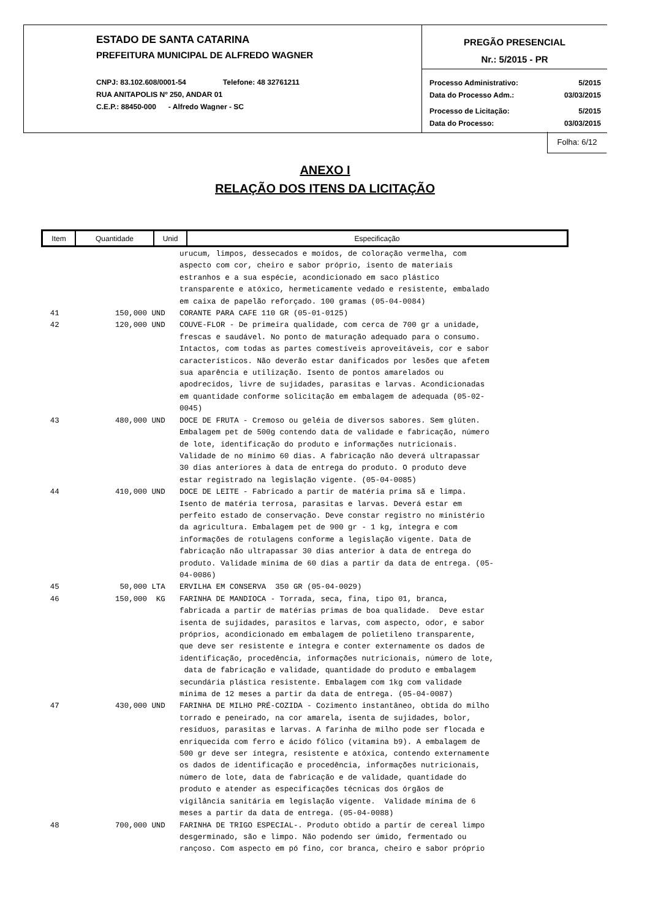ESTADO DE SANTA CATARINA
PREFEITURA MUNICIPAL DE ALFREDO WAGNER
CNPJ: 83.102.608/0001-54 Telefone: 48 32761211
RUA ANITAPOLIS Nº 250, ANDAR 01
C.E.P.: 88450-000 - Alfredo Wagner - SC
PREGÃO PRESENCIAL
Nr.: 5/2015 - PR
Processo Administrativo: 5/2015
Data do Processo Adm.: 03/03/2015
Processo de Licitação: 5/2015
Data do Processo: 03/03/2015
Folha: 6/12
ANEXO I
RELAÇÃO DOS ITENS DA LICITAÇÃO
| Item | Quantidade | Unid | Especificação |
| --- | --- | --- | --- |
| | | | urucum, limpos, dessecados e moídos, de coloração vermelha, com aspecto com cor, cheiro e sabor próprio, isento de materiais estranhos e a sua espécie, acondicionado em saco plástico transparente e atóxico, hermeticamente vedado e resistente, embalado em caixa de papelão reforçado. 100 gramas (05-04-0084) |
| 41 | 150,000 | UND | CORANTE PARA CAFE 110 GR (05-01-0125) |
| 42 | 120,000 | UND | COUVE-FLOR - De primeira qualidade, com cerca de 700 gr a unidade, frescas e saudável. No ponto de maturação adequado para o consumo. Intactos, com todas as partes comestíveis aproveitáveis, cor e sabor característicos. Não deverão estar danificados por lesões que afetem sua aparência e utilização. Isento de pontos amarelados ou apodrecidos, livre de sujidades, parasitas e larvas. Acondicionadas em quantidade conforme solicitação em embalagem de adequada (05-02- 0045) |
| 43 | 480,000 | UND | DOCE DE FRUTA - Cremoso ou geléia de diversos sabores. Sem glúten. Embalagem pet de 500g contendo data de validade e fabricação, número de lote, identificação do produto e informações nutricionais. Validade de no mínimo 60 dias. A fabricação não deverá ultrapassar 30 dias anteriores à data de entrega do produto. O produto deve estar registrado na legislação vigente. (05-04-0085) |
| 44 | 410,000 | UND | DOCE DE LEITE - Fabricado a partir de matéria prima sã e limpa. Isento de matéria terrosa, parasitas e larvas. Deverá estar em perfeito estado de conservação. Deve constar registro no ministério da agricultura. Embalagem pet de 900 gr - 1 kg, íntegra e com informações de rotulagens conforme a legislação vigente. Data de fabricação não ultrapassar 30 dias anterior à data de entrega do produto. Validade mínima de 60 dias a partir da data de entrega. (05- 04-0086) |
| 45 | 50,000 | LTA | ERVILHA EM CONSERVA 350 GR (05-04-0029) |
| 46 | 150,000 | KG | FARINHA DE MANDIOCA - Torrada, seca, fina, tipo 01, branca, fabricada a partir de matérias primas de boa qualidade. Deve estar isenta de sujidades, parasitos e larvas, com aspecto, odor, e sabor próprios, acondicionado em embalagem de polietileno transparente, que deve ser resistente e íntegra e conter externamente os dados de identificação, procedência, informações nutricionais, número de lote, data de fabricação e validade, quantidade do produto e embalagem secundária plástica resistente. Embalagem com 1kg com validade mínima de 12 meses a partir da data de entrega. (05-04-0087) |
| 47 | 430,000 | UND | FARINHA DE MILHO PRÉ-COZIDA - Cozimento instantâneo, obtida do milho torrado e peneirado, na cor amarela, isenta de sujidades, bolor, resíduos, parasitas e larvas. A farinha de milho pode ser flocada e enriquecida com ferro e ácido fólico (vitamina b9). A embalagem de 500 gr deve ser íntegra, resistente e atóxica, contendo externamente os dados de identificação e procedência, informações nutricionais, número de lote, data de fabricação e de validade, quantidade do produto e atender as especificações técnicas dos órgãos de vigilância sanitária em legislação vigente. Validade mínima de 6 meses a partir da data de entrega. (05-04-0088) |
| 48 | 700,000 | UND | FARINHA DE TRIGO ESPECIAL-. Produto obtido a partir de cereal limpo desgerminado, são e limpo. Não podendo ser úmido, fermentado ou rançoso. Com aspecto em pó fino, cor branca, cheiro e sabor próprio |